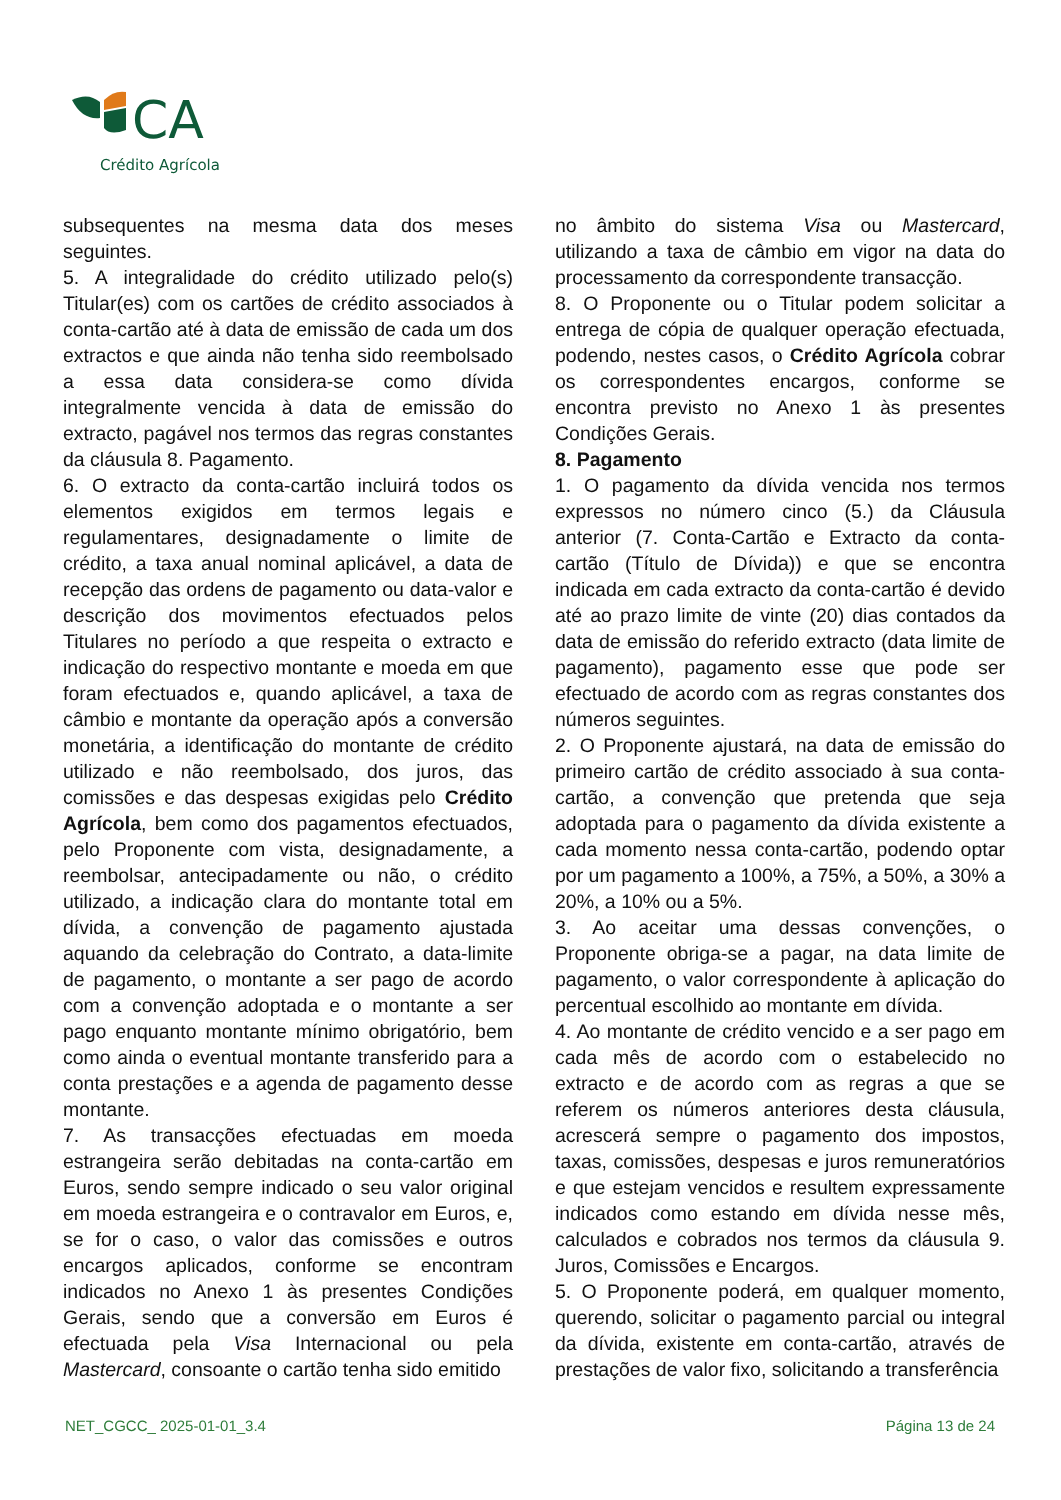CA
Crédito Agrícola
subsequentes na mesma data dos meses seguintes.
5. A integralidade do crédito utilizado pelo(s) Titular(es) com os cartões de crédito associados à conta-cartão até à data de emissão de cada um dos extractos e que ainda não tenha sido reembolsado a essa data considera-se como dívida integralmente vencida à data de emissão do extracto, pagável nos termos das regras constantes da cláusula 8. Pagamento.
6. O extracto da conta-cartão incluirá todos os elementos exigidos em termos legais e regulamentares, designadamente o limite de crédito, a taxa anual nominal aplicável, a data de recepção das ordens de pagamento ou data-valor e descrição dos movimentos efectuados pelos Titulares no período a que respeita o extracto e indicação do respectivo montante e moeda em que foram efectuados e, quando aplicável, a taxa de câmbio e montante da operação após a conversão monetária, a identificação do montante de crédito utilizado e não reembolsado, dos juros, das comissões e das despesas exigidas pelo Crédito Agrícola, bem como dos pagamentos efectuados, pelo Proponente com vista, designadamente, a reembolsar, antecipadamente ou não, o crédito utilizado, a indicação clara do montante total em dívida, a convenção de pagamento ajustada aquando da celebração do Contrato, a data-limite de pagamento, o montante a ser pago de acordo com a convenção adoptada e o montante a ser pago enquanto montante mínimo obrigatório, bem como ainda o eventual montante transferido para a conta prestações e a agenda de pagamento desse montante.
7. As transacções efectuadas em moeda estrangeira serão debitadas na conta-cartão em Euros, sendo sempre indicado o seu valor original em moeda estrangeira e o contravalor em Euros, e, se for o caso, o valor das comissões e outros encargos aplicados, conforme se encontram indicados no Anexo 1 às presentes Condições Gerais, sendo que a conversão em Euros é efectuada pela Visa Internacional ou pela Mastercard, consoante o cartão tenha sido emitido
no âmbito do sistema Visa ou Mastercard, utilizando a taxa de câmbio em vigor na data do processamento da correspondente transacção.
8. O Proponente ou o Titular podem solicitar a entrega de cópia de qualquer operação efectuada, podendo, nestes casos, o Crédito Agrícola cobrar os correspondentes encargos, conforme se encontra previsto no Anexo 1 às presentes Condições Gerais.
8. Pagamento
1. O pagamento da dívida vencida nos termos expressos no número cinco (5.) da Cláusula anterior (7. Conta-Cartão e Extracto da conta-cartão (Título de Dívida)) e que se encontra indicada em cada extracto da conta-cartão é devido até ao prazo limite de vinte (20) dias contados da data de emissão do referido extracto (data limite de pagamento), pagamento esse que pode ser efectuado de acordo com as regras constantes dos números seguintes.
2. O Proponente ajustará, na data de emissão do primeiro cartão de crédito associado à sua conta-cartão, a convenção que pretenda que seja adoptada para o pagamento da dívida existente a cada momento nessa conta-cartão, podendo optar por um pagamento a 100%, a 75%, a 50%, a 30% a 20%, a 10% ou a 5%.
3. Ao aceitar uma dessas convenções, o Proponente obriga-se a pagar, na data limite de pagamento, o valor correspondente à aplicação do percentual escolhido ao montante em dívida.
4. Ao montante de crédito vencido e a ser pago em cada mês de acordo com o estabelecido no extracto e de acordo com as regras a que se referem os números anteriores desta cláusula, acrescerá sempre o pagamento dos impostos, taxas, comissões, despesas e juros remuneratórios e que estejam vencidos e resultem expressamente indicados como estando em dívida nesse mês, calculados e cobrados nos termos da cláusula 9. Juros, Comissões e Encargos.
5. O Proponente poderá, em qualquer momento, querendo, solicitar o pagamento parcial ou integral da dívida, existente em conta-cartão, através de prestações de valor fixo, solicitando a transferência
NET_CGCC_ 2025-01-01_3.4 Página 13 de 24